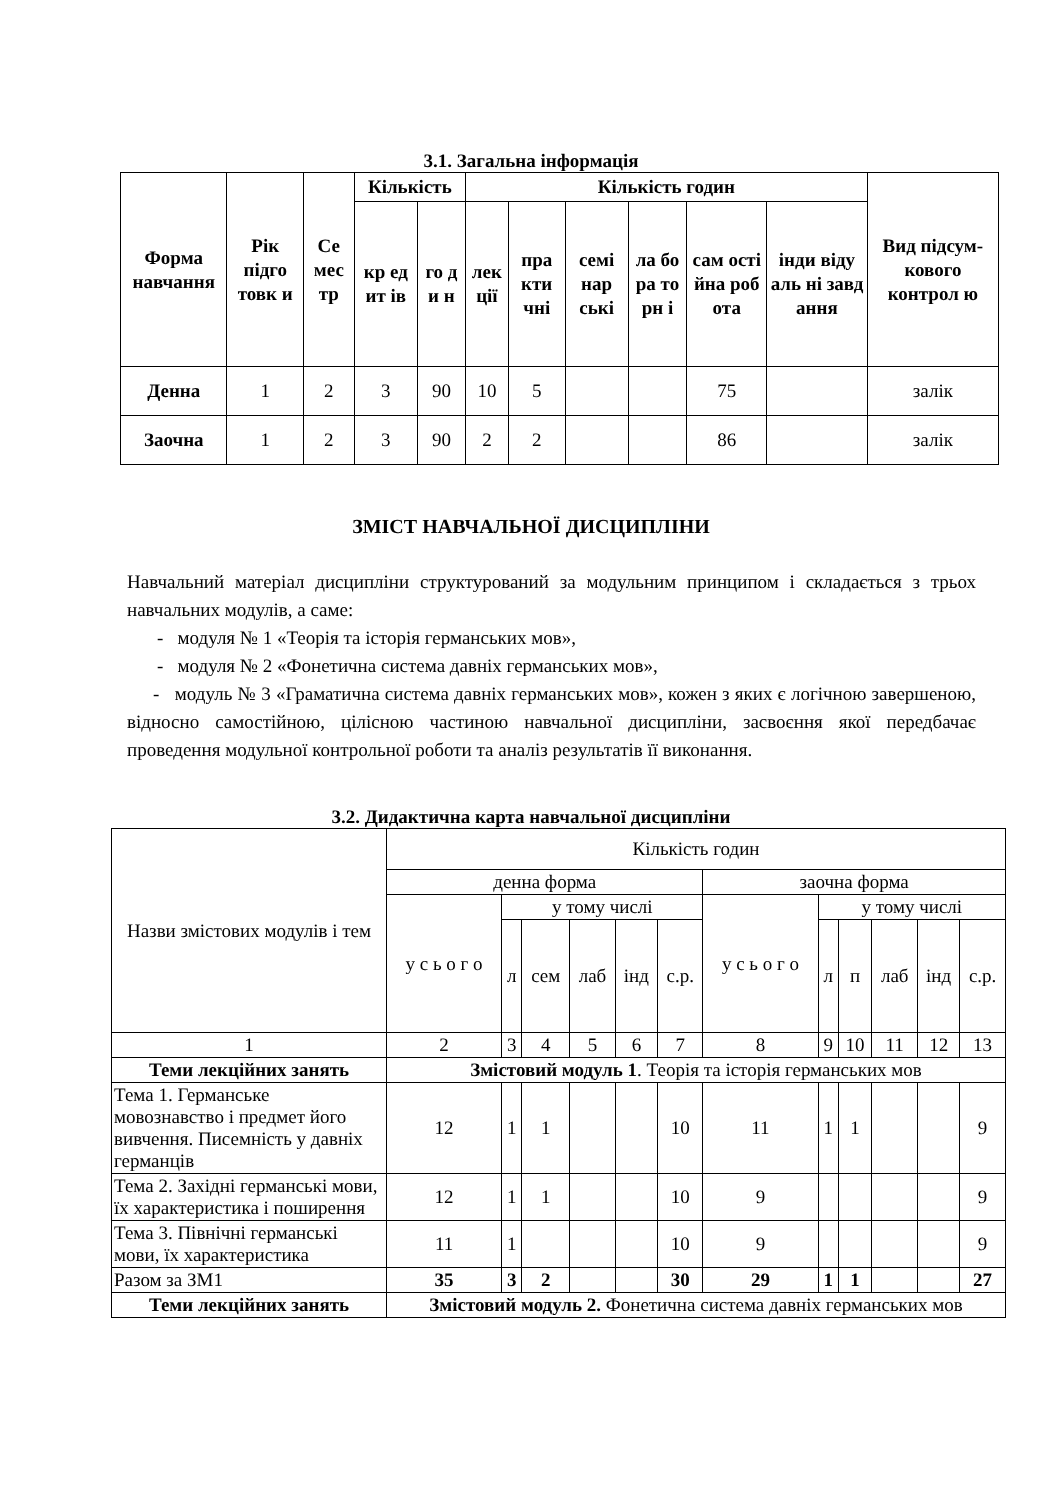3.1. Загальна інформація
| Форма навчання | Рік підго товк и | Се мес тр | Кількість | | Кількість годин | | | | | | Вид підсум-кового контрол ю |
| --- | --- | --- | --- | --- | --- | --- | --- | --- | --- | --- | --- |
| | | | кр ед ит ів | го д и н | лек ції | пра кти чні | семі нар ські | ла бо ра то рн і | сам ості йна роб ота | інди віду аль ні завд ання | |
| Денна | 1 | 2 | 3 | 90 | 10 | 5 | | | 75 | | залік |
| Заочна | 1 | 2 | 3 | 90 | 2 | 2 | | | 86 | | залік |
ЗМІСТ НАВЧАЛЬНОЇ ДИСЦИПЛІНИ
Навчальний матеріал дисципліни структурований за модульним принципом і складається з трьох навчальних модулів, а саме:
- модуля № 1 «Теорія та історія германських мов»,
- модуля № 2 «Фонетична система давніх германських мов»,
- модуль № 3 «Граматична система давніх германських мов», кожен з яких є логічною завершеною, відносно самостійною, цілісною частиною навчальної дисципліни, засвоєння якої передбачає проведення модульної контрольної роботи та аналіз результатів її виконання.
3.2. Дидактична карта навчальної дисципліни
| Назви змістових модулів і тем | Кількість годин | | | | | | | | | | | |
| | денна форма | | | | | | заочна форма | | | | | |
| | у с ь о г о | у тому числі | | | | | у с ь о г о | у тому числі | | | | |
| | | л | сем | лаб | інд | с.р. | | л | п | лаб | інд | с.р. |
| 1 | 2 | 3 | 4 | 5 | 6 | 7 | 8 | 9 | 10 | 11 | 12 | 13 |
| Теми лекційних занять | Змістовий модуль 1 . Теорія та історія германських мов | | | | | | | | | | | |
| Тема 1. Германське мовознавство і предмет його вивчення. Писемність у давніх германців | 12 | 1 | 1 | | | 10 | 11 | 1 | 1 | | | 9 |
| Тема 2. Західні германські мови, їх характеристика і поширення | 12 | 1 | 1 | | | 10 | 9 | | | | | 9 |
| Тема 3. Північні германські мови, їх характеристика | 11 | 1 | | | | 10 | 9 | | | | | 9 |
| Разом за ЗМ1 | 35 | 3 | 2 | | | 30 | 29 | 1 | 1 | | | 27 |
| Теми лекційних занять | Змістовий модуль 2. Фонетична система давніх германських мов | | | | | | | | | | | |